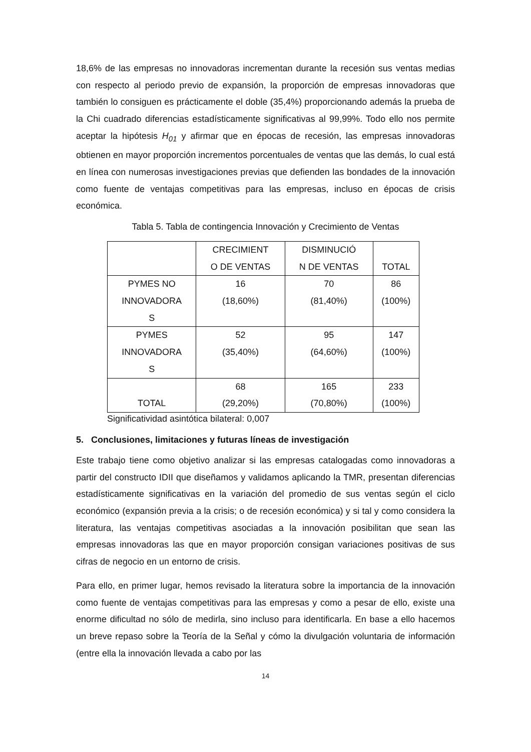18,6% de las empresas no innovadoras incrementan durante la recesión sus ventas medias con respecto al periodo previo de expansión, la proporción de empresas innovadoras que también lo consiguen es prácticamente el doble (35,4%) proporcionando además la prueba de la Chi cuadrado diferencias estadísticamente significativas al 99,99%. Todo ello nos permite aceptar la hipótesis H<sub>01</sub> y afirmar que en épocas de recesión, las empresas innovadoras obtienen en mayor proporción incrementos porcentuales de ventas que las demás, lo cual está en línea con numerosas investigaciones previas que defienden las bondades de la innovación como fuente de ventajas competitivas para las empresas, incluso en épocas de crisis económica.
Tabla 5. Tabla de contingencia Innovación y Crecimiento de Ventas
| | CRECIMIENT O DE VENTAS | DISMINUCIÓ N DE VENTAS | TOTAL |
| PYMES NO INNOVADORA S | 16 (18,60%) | 70 (81,40%) | 86 (100%) |
| PYMES INNOVADORA S | 52 (35,40%) | 95 (64,60%) | 147 (100%) |
| TOTAL | 68 (29,20%) | 165 (70,80%) | 233 (100%) |
Significatividad asintótica bilateral: 0,007
5. Conclusiones, limitaciones y futuras líneas de investigación
Este trabajo tiene como objetivo analizar si las empresas catalogadas como innovadoras a partir del constructo IDII que diseñamos y validamos aplicando la TMR, presentan diferencias estadísticamente significativas en la variación del promedio de sus ventas según el ciclo económico (expansión previa a la crisis; o de recesión económica) y si tal y como considera la literatura, las ventajas competitivas asociadas a la innovación posibilitan que sean las empresas innovadoras las que en mayor proporción consigan variaciones positivas de sus cifras de negocio en un entorno de crisis.
Para ello, en primer lugar, hemos revisado la literatura sobre la importancia de la innovación como fuente de ventajas competitivas para las empresas y como a pesar de ello, existe una enorme dificultad no sólo de medirla, sino incluso para identificarla. En base a ello hacemos un breve repaso sobre la Teoría de la Señal y cómo la divulgación voluntaria de información (entre ella la innovación llevada a cabo por las
14